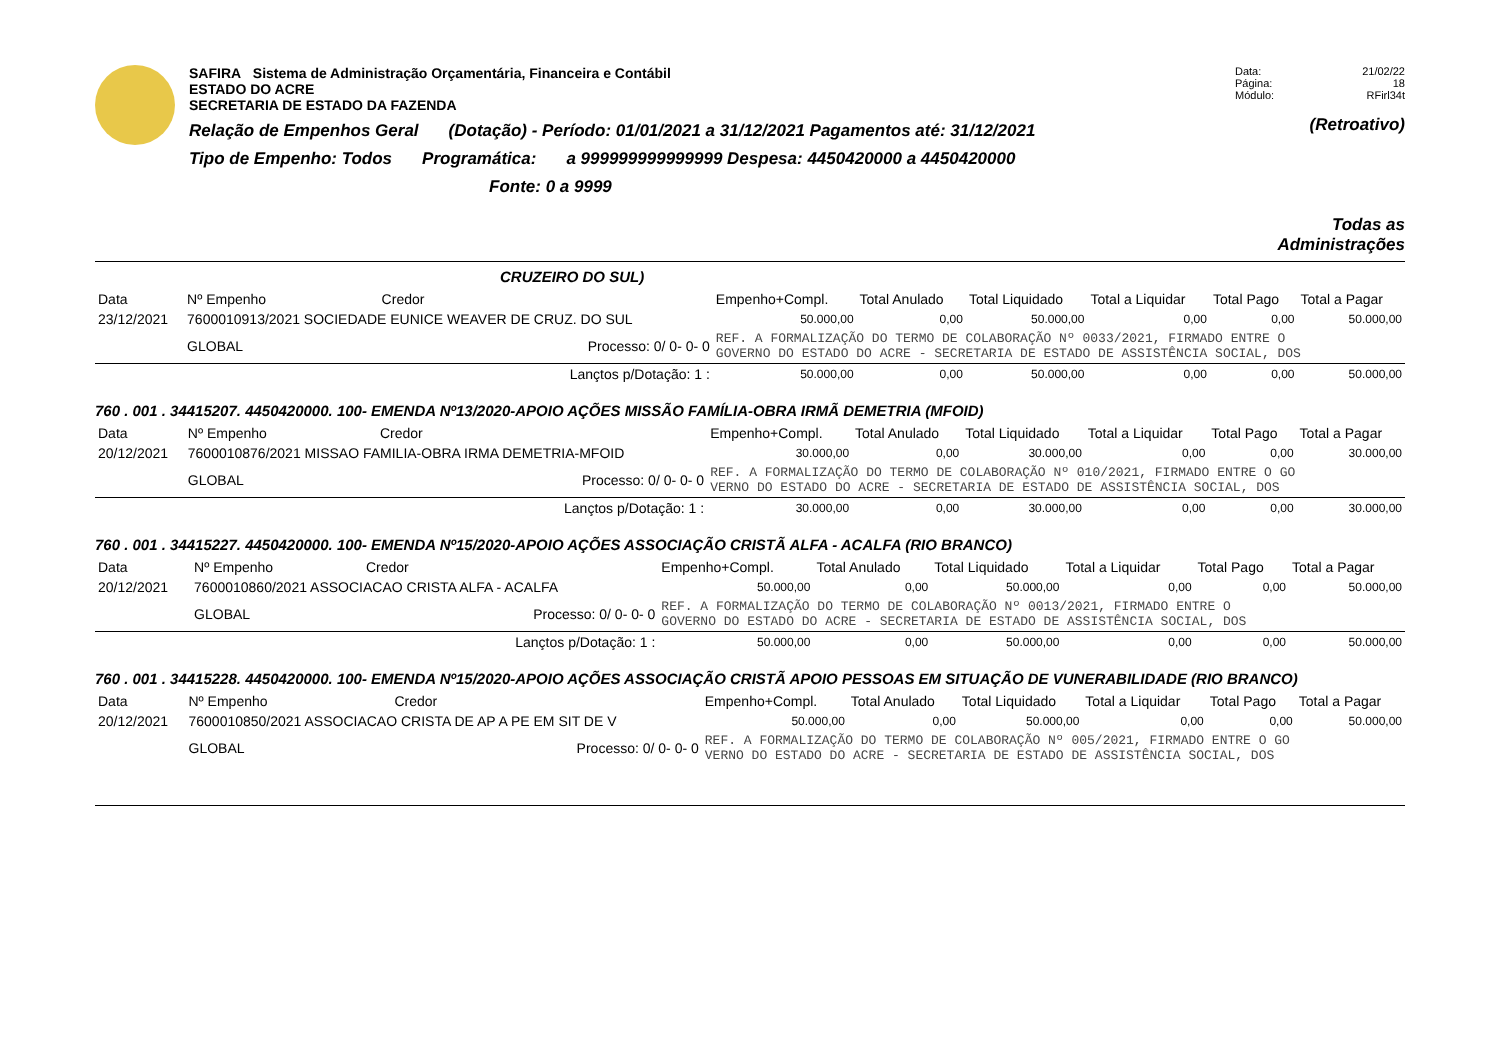SAFIRA Sistema de Administração Orçamentária, Financeira e Contábil
ESTADO DO ACRE
SECRETARIA DE ESTADO DA FAZENDA
Relação de Empenhos Geral (Dotação) - Período: 01/01/2021 a 31/12/2021 Pagamentos até: 31/12/2021
Tipo de Empenho: Todos Programática: a 999999999999999 Despesa: 4450420000 a 4450420000
Fonte: 0 a 9999
Data: 21/02/22
Página: 18
Módulo: RFirl34t
(Retroativo)
Todas as Administrações
CRUZEIRO DO SUL)
| Data | Nº Empenho | Credor | | Empenho+Compl. | Total Anulado | Total Liquidado | Total a Liquidar | Total Pago | Total a Pagar |
| --- | --- | --- | --- | --- | --- | --- | --- | --- | --- |
| 23/12/2021 | 7600010913/2021 SOCIEDADE EUNICE WEAVER DE CRUZ. DO SUL | | | 50.000,00 | 0,00 | 50.000,00 | 0,00 | 0,00 | 50.000,00 |
| | GLOBAL | Processo: 0/ 0- 0- 0 | | REF. A FORMALIZAÇÃO DO TERMO DE COLABORAÇÃO Nº 0033/2021, FIRMADO ENTRE O GOVERNO DO ESTADO DO ACRE - SECRETARIA DE ESTADO DE ASSISTÊNCIA SOCIAL, DOS | | | | | |
| | | Lançtos p/Dotação: 1 : | | 50.000,00 | 0,00 | 50.000,00 | 0,00 | 0,00 | 50.000,00 |
760 . 001 . 34415207. 4450420000. 100- EMENDA Nº13/2020-APOIO AÇÕES MISSÃO FAMÍLIA-OBRA IRMÃ DEMETRIA (MFOID)
| Data | Nº Empenho | Credor | | Empenho+Compl. | Total Anulado | Total Liquidado | Total a Liquidar | Total Pago | Total a Pagar |
| --- | --- | --- | --- | --- | --- | --- | --- | --- | --- |
| 20/12/2021 | 7600010876/2021 MISSAO FAMILIA-OBRA IRMA DEMETRIA-MFOID | | | 30.000,00 | 0,00 | 30.000,00 | 0,00 | 0,00 | 30.000,00 |
| | GLOBAL | Processo: 0/ 0- 0- 0 | | REF. A FORMALIZAÇÃO DO TERMO DE COLABORAÇÃO Nº 010/2021, FIRMADO ENTRE O GO VERNO DO ESTADO DO ACRE - SECRETARIA DE ESTADO DE ASSISTÊNCIA SOCIAL, DOS | | | | | |
| | | Lançtos p/Dotação: 1 : | | 30.000,00 | 0,00 | 30.000,00 | 0,00 | 0,00 | 30.000,00 |
760 . 001 . 34415227. 4450420000. 100- EMENDA Nº15/2020-APOIO AÇÕES ASSOCIAÇÃO CRISTÃ ALFA - ACALFA (RIO BRANCO)
| Data | Nº Empenho | Credor | | Empenho+Compl. | Total Anulado | Total Liquidado | Total a Liquidar | Total Pago | Total a Pagar |
| --- | --- | --- | --- | --- | --- | --- | --- | --- | --- |
| 20/12/2021 | 7600010860/2021 ASSOCIACAO CRISTA ALFA - ACALFA | | | 50.000,00 | 0,00 | 50.000,00 | 0,00 | 0,00 | 50.000,00 |
| | GLOBAL | Processo: 0/ 0- 0- 0 | | REF. A FORMALIZAÇÃO DO TERMO DE COLABORAÇÃO Nº 0013/2021, FIRMADO ENTRE O GOVERNO DO ESTADO DO ACRE - SECRETARIA DE ESTADO DE ASSISTÊNCIA SOCIAL, DOS | | | | | |
| | | Lançtos p/Dotação: 1 : | | 50.000,00 | 0,00 | 50.000,00 | 0,00 | 0,00 | 50.000,00 |
760 . 001 . 34415228. 4450420000. 100- EMENDA Nº15/2020-APOIO AÇÕES ASSOCIAÇÃO CRISTÃ APOIO PESSOAS EM SITUAÇÃO DE VUNERABILIDADE (RIO BRANCO)
| Data | Nº Empenho | Credor | | Empenho+Compl. | Total Anulado | Total Liquidado | Total a Liquidar | Total Pago | Total a Pagar |
| --- | --- | --- | --- | --- | --- | --- | --- | --- | --- |
| 20/12/2021 | 7600010850/2021 ASSOCIACAO CRISTA DE AP A PE EM SIT DE V | | | 50.000,00 | 0,00 | 50.000,00 | 0,00 | 0,00 | 50.000,00 |
| | GLOBAL | Processo: 0/ 0- 0- 0 | | REF. A FORMALIZAÇÃO DO TERMO DE COLABORAÇÃO Nº 005/2021, FIRMADO ENTRE O GO VERNO DO ESTADO DO ACRE - SECRETARIA DE ESTADO DE ASSISTÊNCIA SOCIAL, DOS | | | | | |